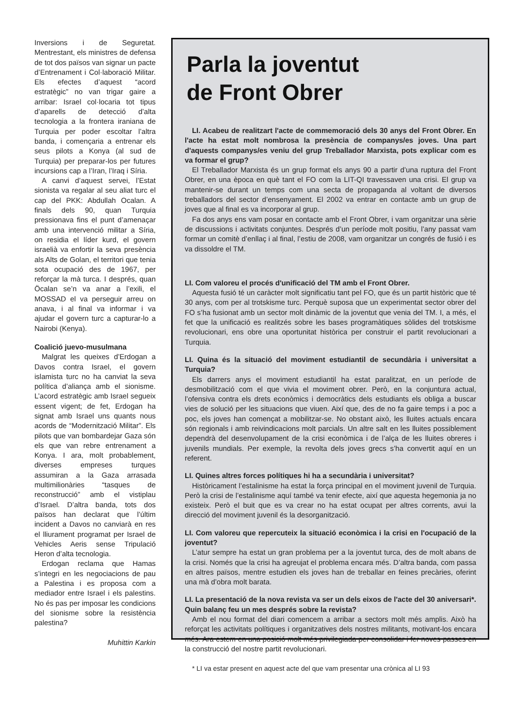Inversions i de Seguretat. Mentrestant, els ministres de defensa de tot dos països van signar un pacte d’Entrenament i Col·laboració Militar. Els efectes d’aquest “acord estratègic” no van trigar gaire a arribar: Israel col·locaria tot tipus d’aparells de detecció d’alta tecnologia a la frontera iraniana de Turquia per poder escoltar l’altra banda, i començaria a entrenar els seus pilots a Konya (al sud de Turquia) per preparar-los per futures incursions cap a l’Iran, l’Iraq i Síria.
A canvi d’aquest servei, l’Estat sionista va regalar al seu aliat turc el cap del PKK: Abdullah Ocalan. A finals dels 90, quan Turquia pressionava fins el punt d’amenaçar amb una intervenció militar a Síria, on residia el líder kurd, el govern israelià va enfortir la seva presència als Alts de Golan, el territori que tenia sota ocupació des de 1967, per reforçar la mà turca. I després, quan Öcalan se’n va anar a l’exili, el MOSSAD el va perseguir arreu on anava, i al final va informar i va ajudar el govern turc a capturar-lo a Nairobi (Kenya).
Coalició juevo-musulmana
Malgrat les queixes d’Erdogan a Davos contra Israel, el govern islamista turc no ha canviat la seva política d’aliança amb el sionisme. L’acord estratègic amb Israel segueix essent vigent; de fet, Erdogan ha signat amb Israel uns quants nous acords de “Modernització Militar”. Els pilots que van bombardejar Gaza són els que van rebre entrenament a Konya. I ara, molt probablement, diverses empreses turques assumiran a la Gaza arrasada multimilionàries “tasques de reconstrucció” amb el vistiplau d’Israel. D’altra banda, tots dos països han declarat que l’últim incident a Davos no canviarà en res el lliurament programat per Israel de Vehicles Aeris sense Tripulació Heron d’alta tecnologia.
Erdogan reclama que Hamas s’integri en les negociacions de pau a Palestina i es proposa com a mediador entre Israel i els palestins. No és pas per imposar les condicions del sionisme sobre la resistència palestina?
Muhittin Karkin
Parla la joventut
de Front Obrer
LI. Acabeu de realitzart l'acte de commemoració dels 30 anys del Front Obrer. En l'acte ha estat molt nombrosa la presència de companys/es joves. Una part d'aquests companys/es veniu del grup Treballador Marxista, pots explicar com es va formar el grup?
El Treballador Marxista és un grup format els anys 90 a partir d’una ruptura del Front Obrer, en una època en què tant el FO com la LIT-QI travessaven una crisi. El grup va mantenir-se durant un temps com una secta de propaganda al voltant de diversos treballadors del sector d’ensenyament. El 2002 va entrar en contacte amb un grup de joves que al final es va incorporar al grup.
Fa dos anys ens vam posar en contacte amb el Front Obrer, i vam organitzar una sèrie de discussions i activitats conjuntes. Després d’un període molt positiu, l’any passat vam formar un comitè d’enllaç i al final, l’estiu de 2008, vam organitzar un congrés de fusió i es va dissoldre el TM.
LI. Com valoreu el procés d'unificació del TM amb el Front Obrer.
Aquesta fusió té un caràcter molt significatiu tant pel FO, que és un partit històric que té 30 anys, com per al trotskisme turc. Perquè suposa que un experimentat sector obrer del FO s’ha fusionat amb un sector molt dinàmic de la joventut que venia del TM. I, a més, el fet que la unificació es realitzés sobre les bases programàtiques sòlides del trotskisme revolucionari, ens obre una oportunitat històrica per construir el partit revolucionari a Turquia.
LI. Quina és la situació del moviment estudiantil de secundària i universitat a Turquia?
Els darrers anys el moviment estudiantil ha estat paralitzat, en un període de desmobilització com el que vivia el moviment obrer. Però, en la conjuntura actual, l’ofensiva contra els drets econòmics i democràtics dels estudiants els obliga a buscar vies de solució per les situacions que viuen. Així que, des de no fa gaire temps i a poc a poc, els joves han començat a mobilitzar-se. No obstant això, les lluites actuals encara són regionals i amb reivindicacions molt parcials. Un altre salt en les lluites possiblement dependrà del desenvolupament de la crisi econòmica i de l’alça de les lluites obreres i juvenils mundials. Per exemple, la revolta dels joves grecs s’ha convertit aquí en un referent.
LI. Quines altres forces polítiques hi ha a secundària i universitat?
Històricament l’estalinisme ha estat la força principal en el moviment juvenil de Turquia. Però la crisi de l’estalinisme aquí també va tenir efecte, així que aquesta hegemonia ja no existeix. Però el buit que es va crear no ha estat ocupat per altres corrents, avui la direcció del moviment juvenil és la desorganització.
LI. Com valoreu que repercuteix la situació econòmica i la crisi en l'ocupació de la joventut?
L’atur sempre ha estat un gran problema per a la joventut turca, des de molt abans de la crisi. Només que la crisi ha agreujat el problema encara més. D’altra banda, com passa en altres països, mentre estudien els joves han de treballar en feines precàries, oferint una mà d’obra molt barata.
LI. La presentació de la nova revista va ser un dels eixos de l'acte del 30 aniversari*. Quin balanç feu un mes després sobre la revista?
Amb el nou format del diari comencem a arribar a sectors molt més amplis. Això ha reforçat les activitats polítiques i organitzatives dels nostres militants, motivant-los encara més. Ara estem en una posició molt més privilegiada per consolidar i fer noves passes en la construcció del nostre partit revolucionari.
* LI va estar present en aquest acte del que vam presentar una crònica al LI 93